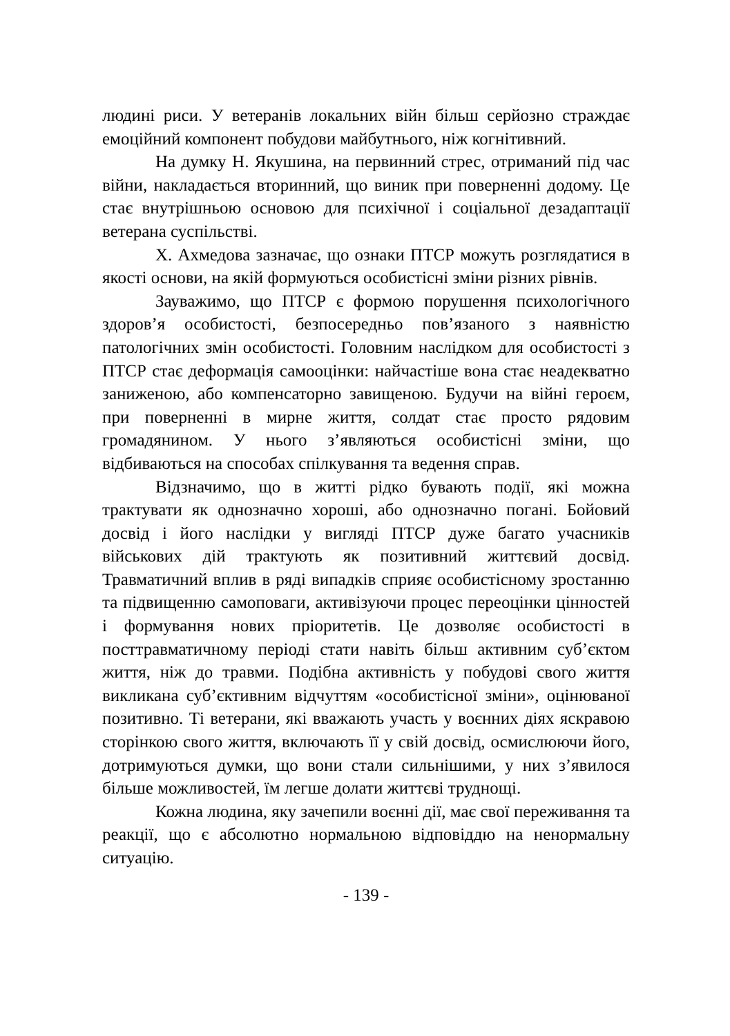людині риси. У ветеранів локальних війн більш серйозно страждає емоційний компонент побудови майбутнього, ніж когнітивний.
На думку Н. Якушина, на первинний стрес, отриманий під час війни, накладається вторинний, що виник при поверненні додому. Це стає внутрішньою основою для психічної і соціальної дезадаптації ветерана суспільстві.
Х. Ахмедова зазначає, що ознаки ПТСР можуть розглядатися в якості основи, на якій формуються особистісні зміни різних рівнів.
Зауважимо, що ПТСР є формою порушення психологічного здоров’я особистості, безпосередньо пов’язаного з наявністю патологічних змін особистості. Головним наслідком для особистості з ПТСР стає деформація самооцінки: найчастіше вона стає неадекватно заниженою, або компенсаторно завищеною. Будучи на війні героєм, при поверненні в мирне життя, солдат стає просто рядовим громадянином. У нього з’являються особистісні зміни, що відбиваються на способах спілкування та ведення справ.
Відзначимо, що в житті рідко бувають події, які можна трактувати як однозначно хороші, або однозначно погані. Бойовий досвід і його наслідки у вигляді ПТСР дуже багато учасників військових дій трактують як позитивний життєвий досвід. Травматичний вплив в ряді випадків сприяє особистісному зростанню та підвищенню самоповаги, активізуючи процес переоцінки цінностей і формування нових пріоритетів. Це дозволяє особистості в посттравматичному періоді стати навіть більш активним суб’єктом життя, ніж до травми. Подібна активність у побудові свого життя викликана суб’єктивним відчуттям «особистісної зміни», оцінюваної позитивно. Ті ветерани, які вважають участь у воєнних діях яскравою сторінкою свого життя, включають її у свій досвід, осмислюючи його, дотримуються думки, що вони стали сильнішими, у них з’явилося більше можливостей, їм легше долати життєві труднощі.
Кожна людина, яку зачепили воєнні дії, має свої переживання та реакції, що є абсолютно нормальною відповіддю на ненормальну ситуацію.
- 139 -